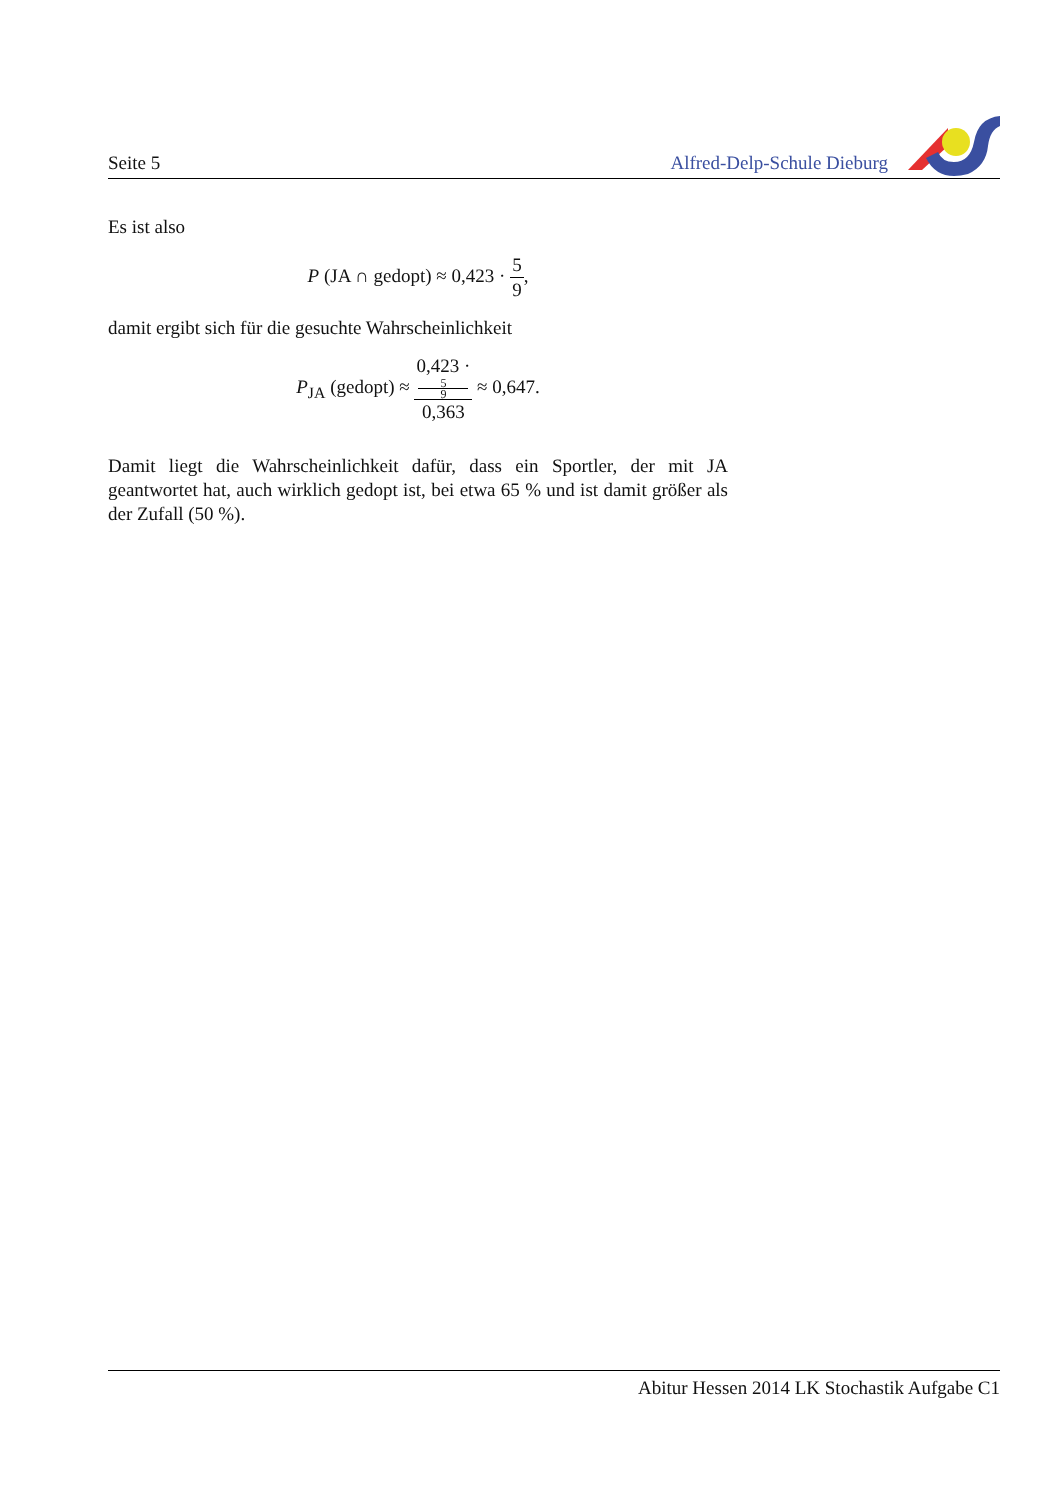Seite 5
Alfred-Delp-Schule Dieburg
Es ist also
P (JA ∩ gedopt) ≈ 0,423 · 5 9,
damit ergibt sich für die gesuchte Wahrscheinlichkeit
P<sub>JA</sub> (gedopt) ≈ 0,423 ·
5
9 0,363 ≈ 0,647.
Damit liegt die Wahrscheinlichkeit dafür, dass ein Sportler, der mit JA geantwortet hat, auch wirklich gedopt ist, bei etwa 65 % und ist damit größer als der Zufall (50 %).
Abitur Hessen 2014 LK Stochastik Aufgabe C1